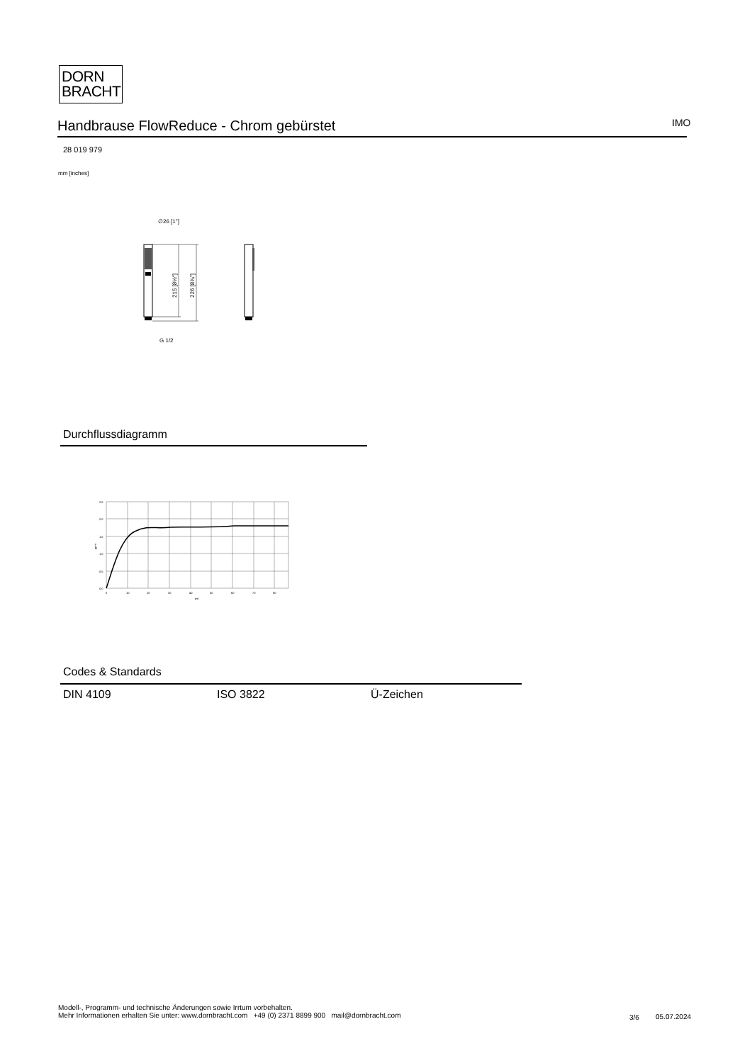DORN
BRACHT
Handbrause FlowReduce - Chrom gebürstet
IMO
28 019 979
mm [inches]
∅26 [1"]
G 1/2
215 [8½"]
226 [8⅞"]
Durchflussdiagramm
2,5
2,0
1,5
1,0
0,5
0,0
0
10
20
30
40
50
60
70
80
psi
gpm
Codes & Standards
DIN 4109 ISO 3822 Ü-Zeichen
Modell-, Programm- und technische Änderungen sowie Irrtum vorbehalten.
Mehr Informationen erhalten Sie unter: www.dornbracht.com +49 (0) 2371 8899 900 mail@dornbracht.com
3/6 05.07.2024